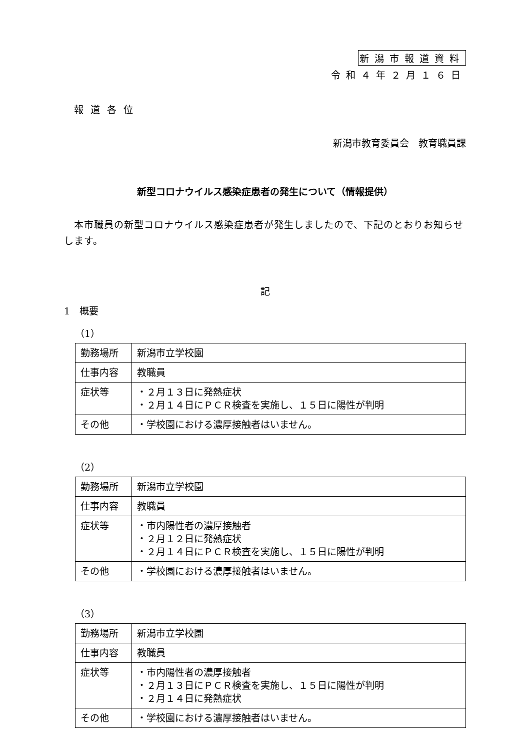新潟市報道資料
令和４年２月１６日
報道各位
新潟市教育委員会　教育職員課
新型コロナウイルス感染症患者の発生について（情報提供）
　本市職員の新型コロナウイルス感染症患者が発生しましたので、下記のとおりお知らせします。
記
1　概要
（1）
| 勤務場所 | 新潟市立学校園 |
| 仕事内容 | 教職員 |
| 症状等 | ・２月１３日に発熱症状 ・２月１４日にＰＣＲ検査を実施し、１５日に陽性が判明 |
| その他 | ・学校園における濃厚接触者はいません。 |
（2）
| 勤務場所 | 新潟市立学校園 |
| 仕事内容 | 教職員 |
| 症状等 | ・市内陽性者の濃厚接触者 ・２月１２日に発熱症状 ・２月１４日にＰＣＲ検査を実施し、１５日に陽性が判明 |
| その他 | ・学校園における濃厚接触者はいません。 |
（3）
| 勤務場所 | 新潟市立学校園 |
| 仕事内容 | 教職員 |
| 症状等 | ・市内陽性者の濃厚接触者 ・２月１３日にＰＣＲ検査を実施し、１５日に陽性が判明 ・２月１４日に発熱症状 |
| その他 | ・学校園における濃厚接触者はいません。 |